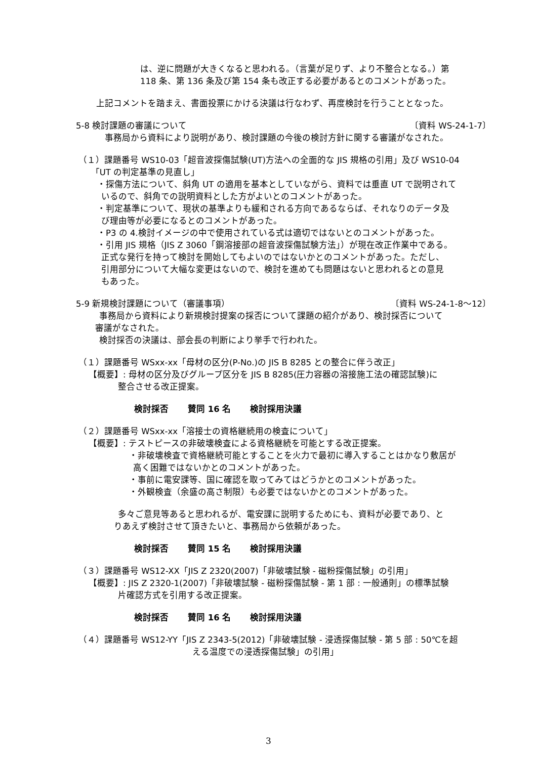は、逆に問題が大きくなると思われる。（言葉が足りず、より不整合となる。）第
118 条、第 136 条及び第 154 条も改正する必要があるとのコメントがあった。
上記コメントを踏まえ、書面投票にかける決議は行なわず、再度検討を行うこととなった。
5-8 検討課題の審議について 〔資料 WS-24-1-7〕
事務局から資料により説明があり、検討課題の今後の検討方針に関する審議がなされた。
（１）課題番号 WS10-03「超音波探傷試験(UT)方法への全面的な JIS 規格の引用」及び WS10-04
  「UT の判定基準の見直し」
・探傷方法について、斜角 UT の適用を基本としていながら、資料では垂直 UT で説明されて
 いるので、斜角での説明資料とした方がよいとのコメントがあった。
・判定基準について、現状の基準よりも緩和される方向であるならば、それなりのデータ及
 び理由等が必要になるとのコメントがあった。
・P3 の 4.検討イメージの中で使用されている式は適切ではないとのコメントがあった。
・引用 JIS 規格（JIS Z 3060「鋼溶接部の超音波探傷試験方法」）が現在改正作業中である。
 正式な発行を持って検討を開始してもよいのではないかとのコメントがあった。ただし、
 引用部分について大幅な変更はないので、検討を進めても問題はないと思われるとの意見
 もあった。
5-9 新規検討課題について（審議事項） 〔資料 WS-24-1-8～12〕
 事務局から資料により新規検討提案の採否について課題の紹介があり、検討採否について
審議がなされた。
 検討採否の決議は、部会長の判断により挙手で行われた。
（１）課題番号 WSxx-xx「母材の区分(P-No.)の JIS B 8285 との整合に伴う改正」
【概要】: 母材の区分及びグループ区分を JIS B 8285(圧力容器の溶接施工法の確認試験)に
    整合させる改正提案。
検討採否 賛同 16 名 検討採用決議
（２）課題番号 WSxx-xx「溶接士の資格継続用の検査について」
【概要】: テストピースの非破壊検査による資格継続を可能とする改正提案。
・非破壊検査で資格継続可能とすることを火力で最初に導入することはかなり敷居が
 高く困難ではないかとのコメントがあった。
・事前に電安課等、国に確認を取ってみてはどうかとのコメントがあった。
・外観検査（余盛の高さ制限）も必要ではないかとのコメントがあった。
 多々ご意見等あると思われるが、電安課に説明するためにも、資料が必要であり、と
りあえず検討させて頂きたいと、事務局から依頼があった。
検討採否 賛同 15 名 検討採用決議
（３）課題番号 WS12-XX「JIS Z 2320(2007)「非破壊試験 - 磁粉探傷試験」の引用」
【概要】: JIS Z 2320-1(2007)「非破壊試験 - 磁粉探傷試験 - 第 1 部 : 一般通則」の標準試験
    片確認方式を引用する改正提案。
検討採否 賛同 16 名 検討採用決議
（４）課題番号 WS12-YY「JIS Z 2343-5(2012)「非破壊試験 - 浸透探傷試験 - 第 5 部 : 50℃を超
える温度での浸透探傷試験」の引用」
3